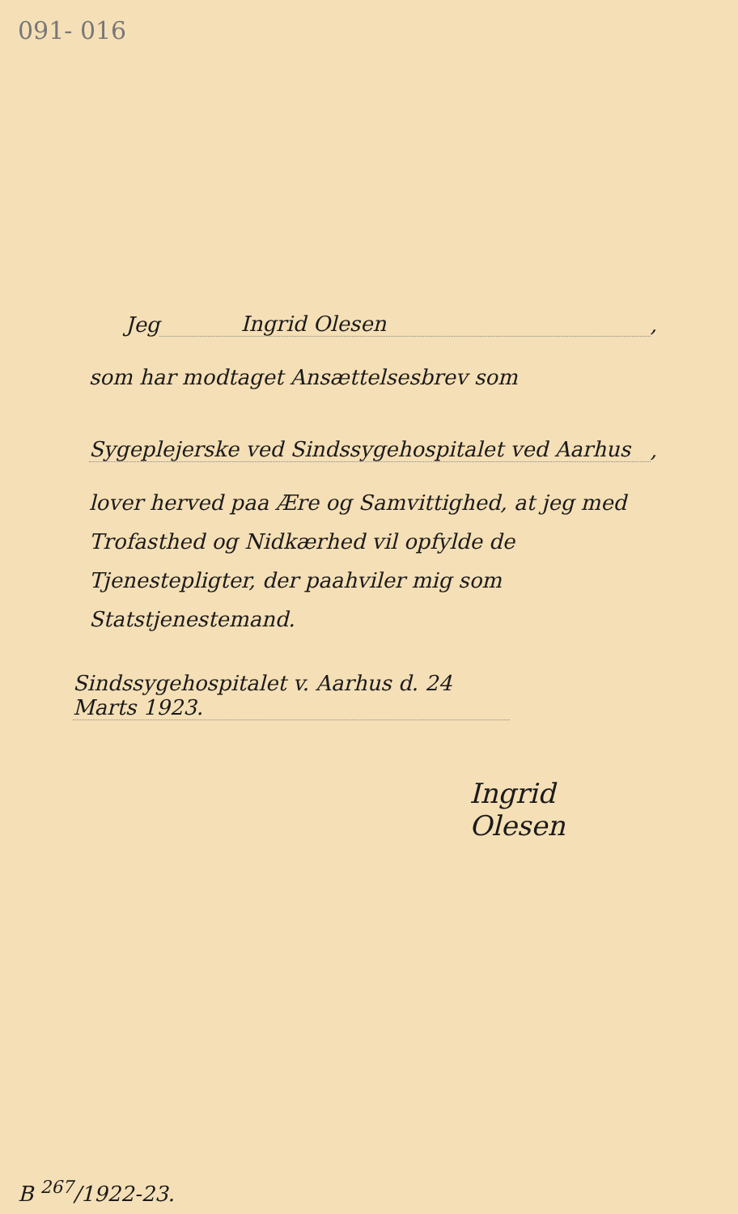091- 016
Jeg Ingrid Olesen,
som har modtaget Ansættelsesbrev som
Sygeplejerske ved Sindssygehospitalet ved Aarhus,
lover herved paa Ære og Samvittighed, at jeg med Trofasthed og Nidkærhed vil opfylde de Tjenestepligter, der paahviler mig som Statstjenestemand.
Sindssygehospitalet v. Aarhus d. 24 Marts 1923.
Ingrid Olesen
B <sup>267</sup>/1922-23.